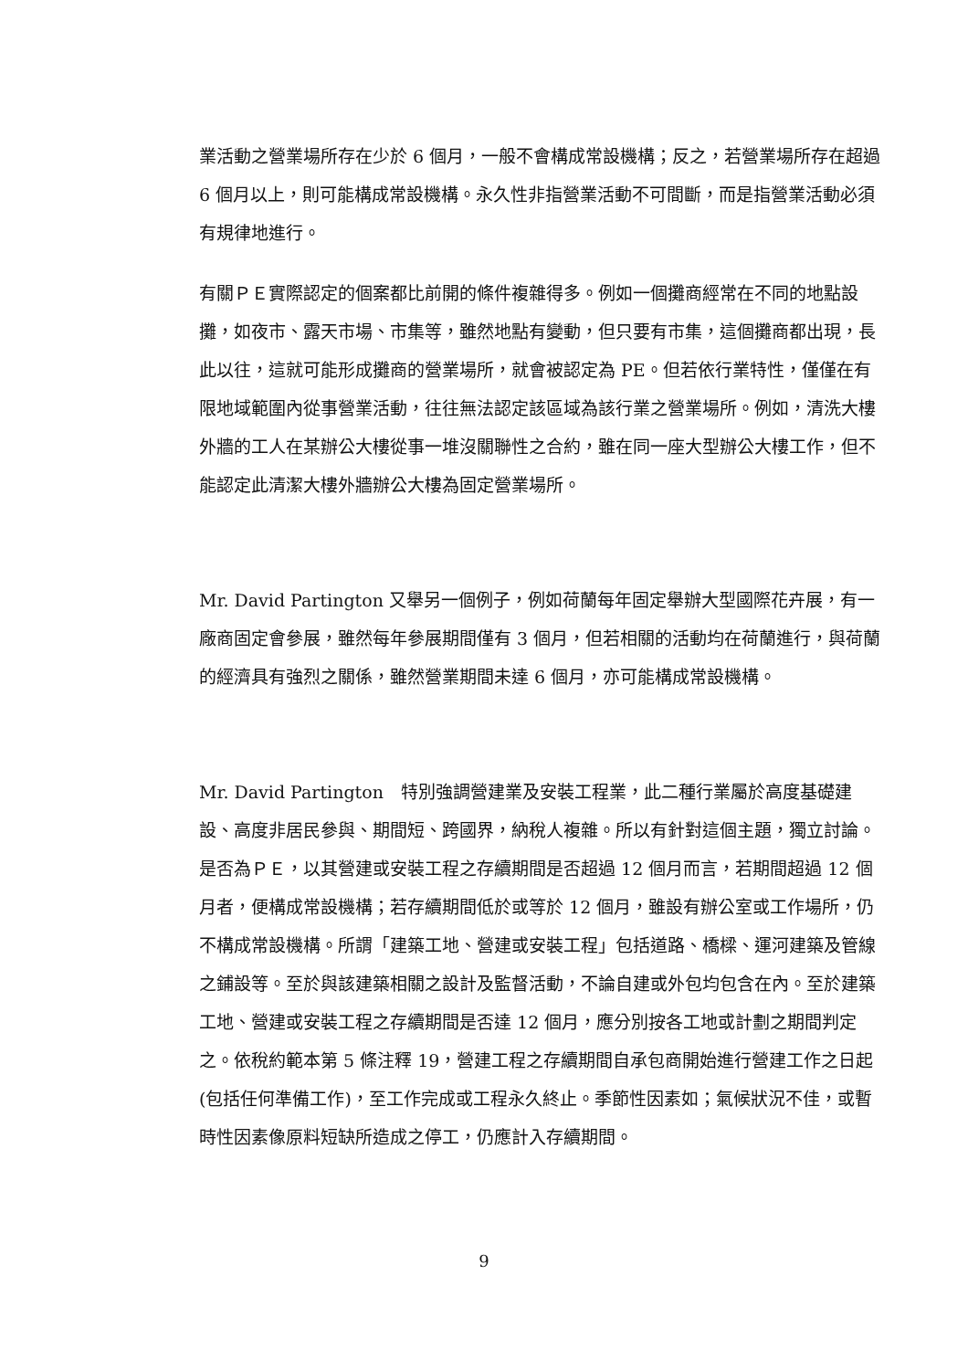業活動之營業場所存在少於 6 個月，一般不會構成常設機構；反之，若營業場所存在超過 6 個月以上，則可能構成常設機構。永久性非指營業活動不可間斷，而是指營業活動必須有規律地進行。
有關ＰＥ實際認定的個案都比前開的條件複雜得多。例如一個攤商經常在不同的地點設攤，如夜市、露天市場、市集等，雖然地點有變動，但只要有市集，這個攤商都出現，長此以往，這就可能形成攤商的營業場所，就會被認定為 PE。但若依行業特性，僅僅在有限地域範圍內從事營業活動，往往無法認定該區域為該行業之營業場所。例如，清洗大樓外牆的工人在某辦公大樓從事一堆沒關聯性之合約，雖在同一座大型辦公大樓工作，但不能認定此清潔大樓外牆辦公大樓為固定營業場所。
Mr. David Partington 又舉另一個例子，例如荷蘭每年固定舉辦大型國際花卉展，有一廠商固定會參展，雖然每年參展期間僅有 3 個月，但若相關的活動均在荷蘭進行，與荷蘭的經濟具有強烈之關係，雖然營業期間未達 6 個月，亦可能構成常設機構。
Mr. David Partington　特別強調營建業及安裝工程業，此二種行業屬於高度基礎建設、高度非居民參與、期間短、跨國界，納稅人複雜。所以有針對這個主題，獨立討論。是否為ＰＥ，以其營建或安裝工程之存續期間是否超過 12 個月而言，若期間超過 12 個月者，便構成常設機構；若存續期間低於或等於 12 個月，雖設有辦公室或工作場所，仍不構成常設機構。所謂「建築工地、營建或安裝工程」包括道路、橋樑、運河建築及管線之鋪設等。至於與該建築相關之設計及監督活動，不論自建或外包均包含在內。至於建築工地、營建或安裝工程之存續期間是否達 12 個月，應分別按各工地或計劃之期間判定之。依稅約範本第 5 條注釋 19，營建工程之存續期間自承包商開始進行營建工作之日起(包括任何準備工作)，至工作完成或工程永久終止。季節性因素如；氣候狀況不佳，或暫時性因素像原料短缺所造成之停工，仍應計入存續期間。
9